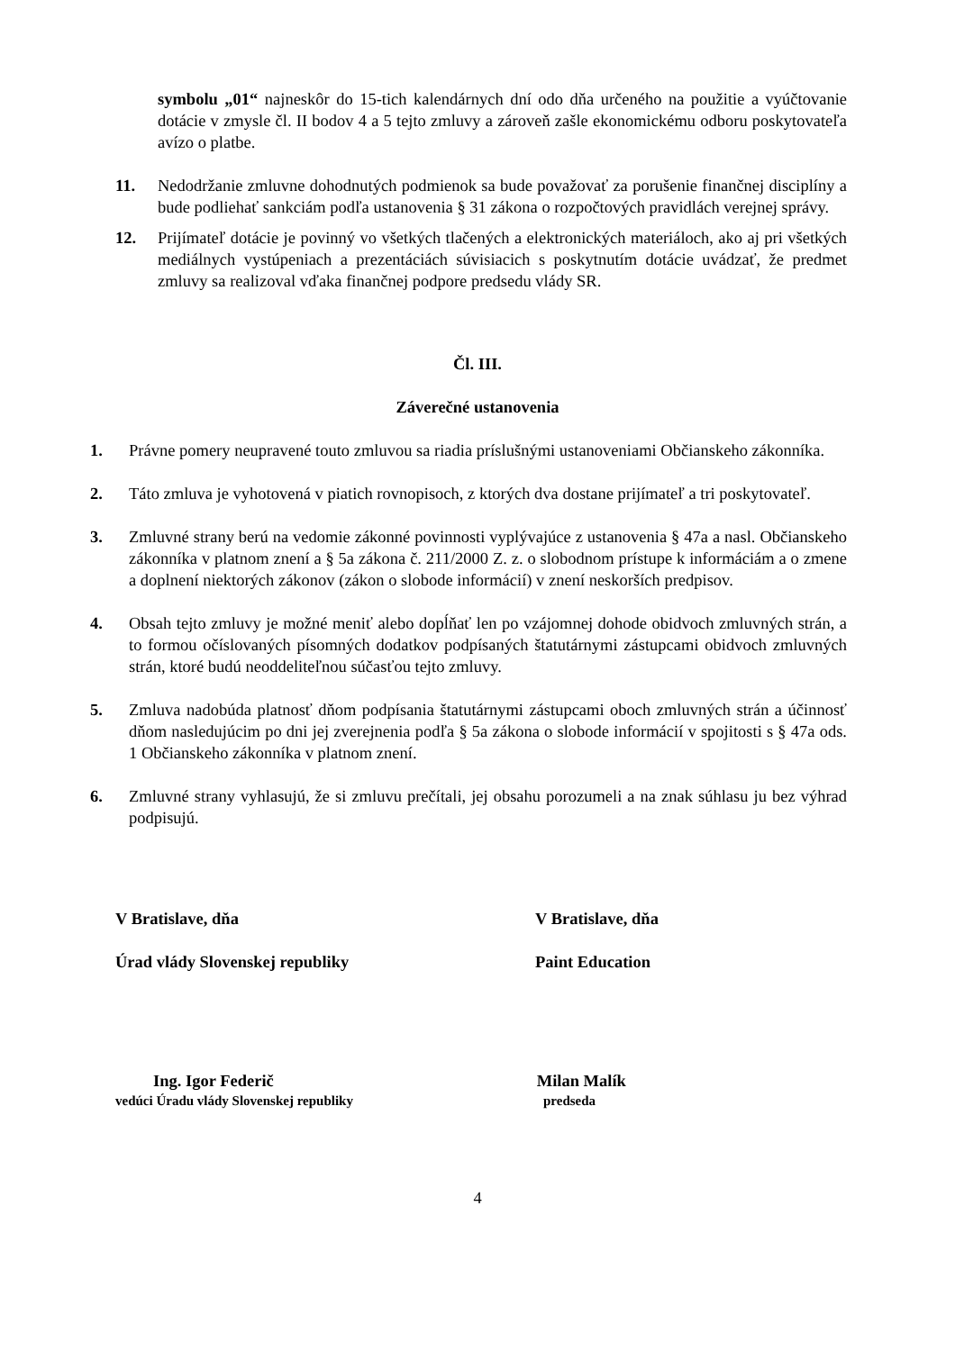symbolu „01“ najneskôr do 15-tich kalendárnych dní odo dňa určeného na použitie a vyúčtovanie dotácie v zmysle čl. II bodov 4 a 5 tejto zmluvy a zároveň zašle ekonomickému odboru poskytovateľa avízo o platbe.
11. Nedodržanie zmluvne dohodnutých podmienok sa bude považovať za porušenie finančnej disciplíny a bude podliehať sankciám podľa ustanovenia § 31 zákona o rozpočtových pravidlách verejnej správy.
12. Prijímateľ dotácie je povinný vo všetkých tlačených a elektronických materiáloch, ako aj pri všetkých mediálnych vystúpeniach a prezentáciách súvisiacich s poskytnutím dotácie uvádzať, že predmet zmluvy sa realizoval vďaka finančnej podpore predsedu vlády SR.
Čl. III.
Záverečné ustanovenia
1. Právne pomery neupravené touto zmluvou sa riadia príslušnými ustanoveniami Občianskeho zákonníka.
2. Táto zmluva je vyhotovená v piatich rovnopisoch, z ktorých dva dostane prijímateľ a tri poskytovateľ.
3. Zmluvné strany berú na vedomie zákonné povinnosti vyplývajúce z ustanovenia § 47a a nasl. Občianskeho zákonníka v platnom znení a § 5a zákona č. 211/2000 Z. z. o slobodnom prístupe k informáciám a o zmene a doplnení niektorých zákonov (zákon o slobode informácií) v znení neskorších predpisov.
4. Obsah tejto zmluvy je možné meniť alebo dopĺňať len po vzájomnej dohode obidvoch zmluvných strán, a to formou očíslovaných písomných dodatkov podpísaných štatutárnymi zástupcami obidvoch zmluvných strán, ktoré budú neoddeliteľnou súčasťou tejto zmluvy.
5. Zmluva nadobúda platnosť dňom podpísania štatutárnymi zástupcami oboch zmluvných strán a účinnosť dňom nasledujúcim po dni jej zverejnenia podľa § 5a zákona o slobode informácií v spojitosti s § 47a ods. 1 Občianskeho zákonníka v platnom znení.
6. Zmluvné strany vyhlasujú, že si zmluvu prečítali, jej obsahu porozumeli a na znak súhlasu ju bez výhrad podpisujú.
V Bratislave, dňa V Bratislave, dňa
Úrad vlády Slovenskej republiky Paint Education
Ing. Igor Federič Milan Malík
vedúci Úradu vlády Slovenskej republiky predseda
4